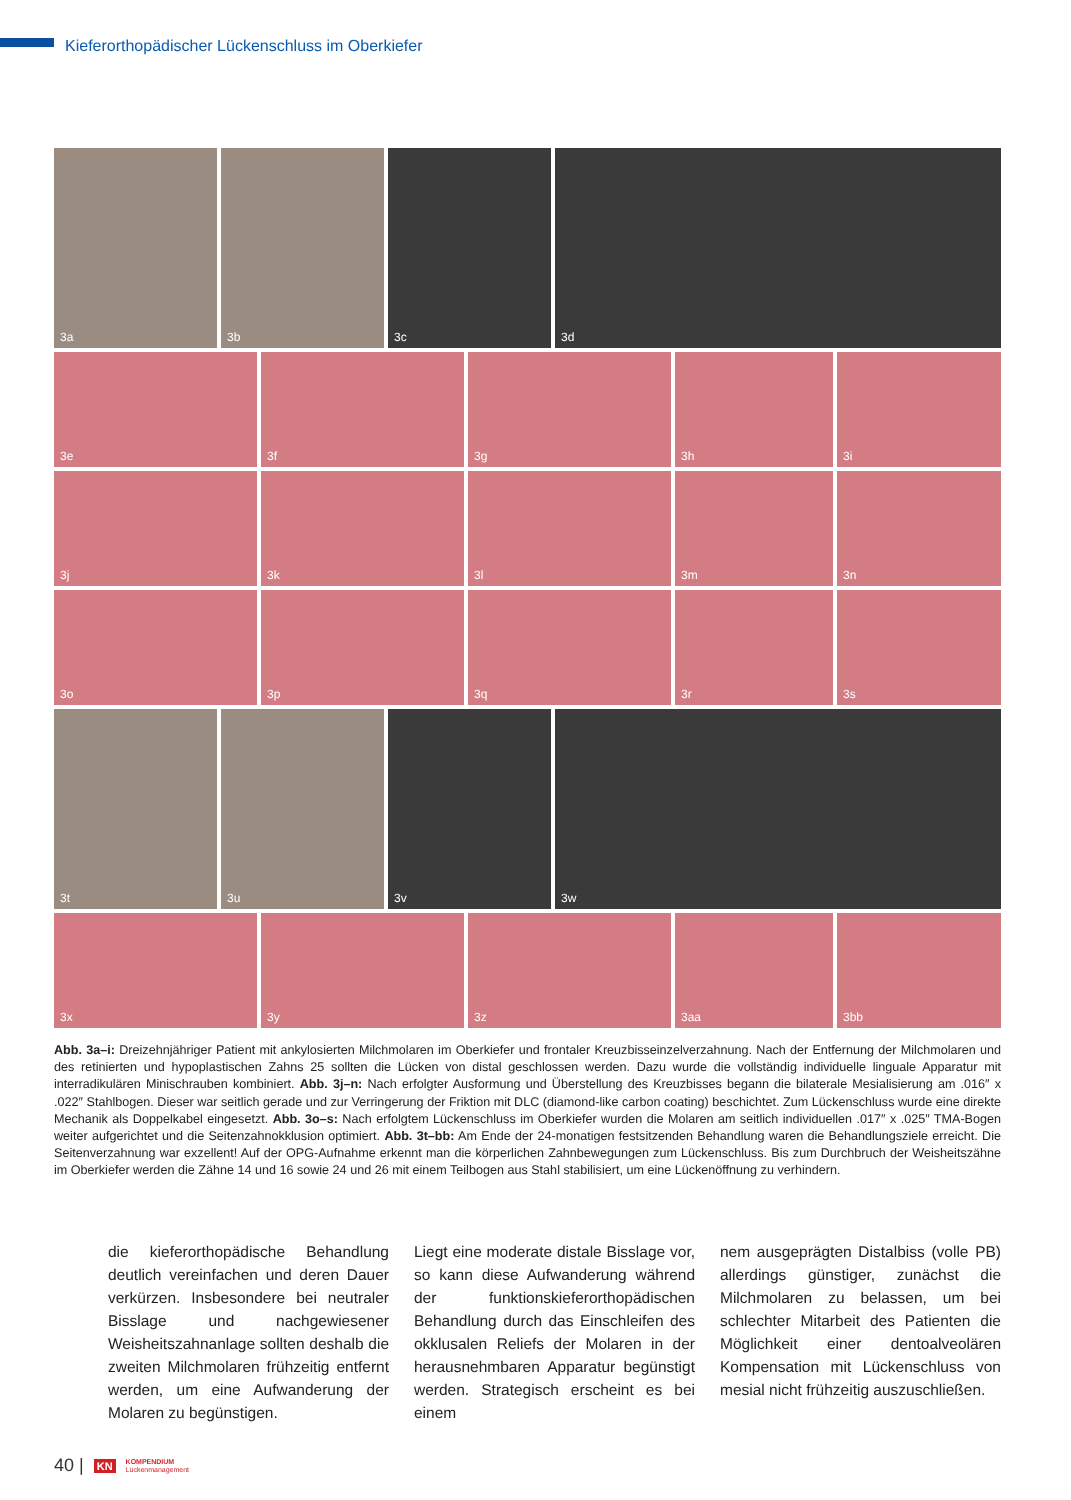Kieferorthopädischer Lückenschluss im Oberkiefer
3a
3b
3c
3d
3e
3f
3g
3h
3i
3j
3k
3l
3m
3n
3o
3p
3q
3r
3s
3t
3u
3v
3w
3x
3y
3z
3aa
3bb
Abb. 3a–i: Dreizehnjähriger Patient mit ankylosierten Milchmolaren im Oberkiefer und frontaler Kreuzbisseinzelverzahnung. Nach der Entfernung der Milchmolaren und des retinierten und hypoplastischen Zahns 25 sollten die Lücken von distal geschlossen werden. Dazu wurde die vollständig individuelle linguale Apparatur mit interradikulären Minischrauben kombiniert. Abb. 3j–n: Nach erfolgter Ausformung und Überstellung des Kreuzbisses begann die bilaterale Mesialisierung am .016″ x .022″ Stahlbogen. Dieser war seitlich gerade und zur Verringerung der Friktion mit DLC (diamond-like carbon coating) beschichtet. Zum Lückenschluss wurde eine direkte Mechanik als Doppelkabel eingesetzt. Abb. 3o–s: Nach erfolgtem Lückenschluss im Oberkiefer wurden die Molaren am seitlich individuellen .017″ x .025″ TMA-Bogen weiter aufgerichtet und die Seitenzahnokklusion optimiert. Abb. 3t–bb: Am Ende der 24-monatigen festsitzenden Behandlung waren die Behandlungsziele erreicht. Die Seitenverzahnung war exzellent! Auf der OPG-Aufnahme erkennt man die körperlichen Zahnbewegungen zum Lückenschluss. Bis zum Durchbruch der Weisheitszähne im Oberkiefer werden die Zähne 14 und 16 sowie 24 und 26 mit einem Teilbogen aus Stahl stabilisiert, um eine Lückenöffnung zu verhindern.
die kieferorthopädische Behandlung deutlich vereinfachen und deren Dauer verkürzen. Insbesondere bei neutraler Bisslage und nachgewiesener Weisheitszahnanlage sollten deshalb die zweiten Milchmolaren frühzeitig entfernt werden, um eine Aufwanderung der Molaren zu begünstigen.
Liegt eine moderate distale Bisslage vor, so kann diese Aufwanderung während der funktionskieferorthopädischen Behandlung durch das Einschleifen des okklusalen Reliefs der Molaren in der herausnehmbaren Apparatur begünstigt werden. Strategisch erscheint es bei einem
nem ausgeprägten Distalbiss (volle PB) allerdings günstiger, zunächst die Milchmolaren zu belassen, um bei schlechter Mitarbeit des Patienten die Möglichkeit einer dentoalveolären Kompensation mit Lückenschluss von mesial nicht frühzeitig auszuschließen.
40 | KN
KOMPENDIUM
Lückenmanagement